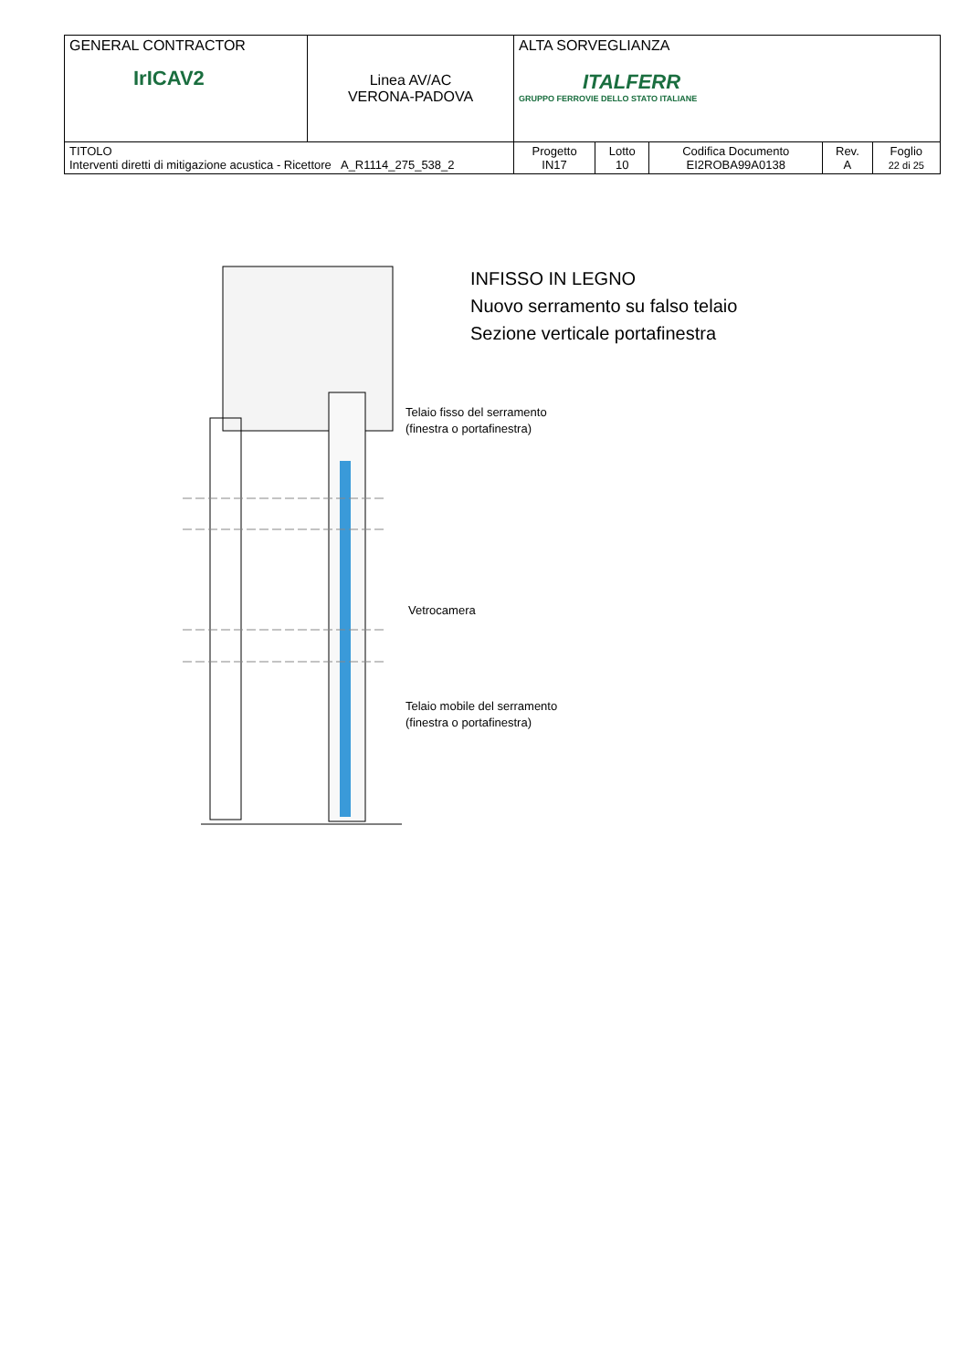| GENERAL CONTRACTOR IrICAV2 | Linea AV/AC VERONA-PADOVA | ALTA SORVEGLIANZA ITALFERR GRUPPO FERROVIE DELLO STATO ITALIANE | | | | |
| TITOLO Interventi diretti di mitigazione acustica - Ricettore A_R1114_275_538_2 | | Progetto IN17 | Lotto 10 | Codifica Documento EI2ROBA99A0138 | Rev. A | Foglio 22 di 25 |
INFISSO IN LEGNO
Nuovo serramento su falso telaio
Sezione verticale portafinestra
Telaio fisso del serramento
(finestra o portafinestra)
Vetrocamera
Telaio mobile del serramento
(finestra o portafinestra)